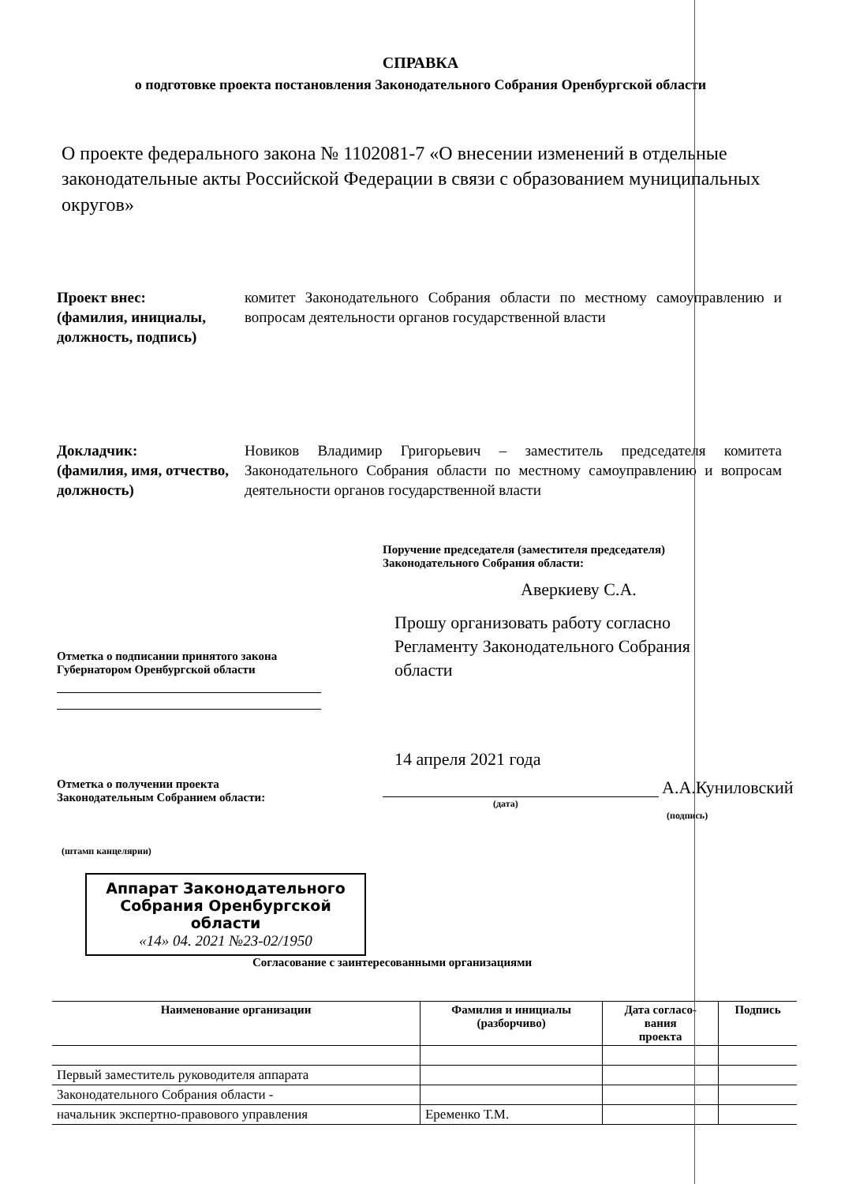СПРАВКА
о подготовке проекта постановления Законодательного Собрания Оренбургской области
О проекте федерального закона № 1102081-7 «О внесении изменений в отдельные законодательные акты Российской Федерации в связи с образованием муниципальных округов»
Проект внес:
(фамилия, инициалы, должность, подпись)
комитет Законодательного Собрания области по местному самоуправлению и вопросам деятельности органов государственной власти
Докладчик:
(фамилия, имя, отчество, должность)
Новиков Владимир Григорьевич – заместитель председателя комитета Законодательного Собрания области по местному самоуправлению и вопросам деятельности органов государственной власти
Поручение председателя (заместителя председателя)
Законодательного Собрания области:
Аверкиеву С.А.
Прошу организовать работу согласно Регламенту Законодательного Собрания области
Отметка о подписании принятого закона
Губернатором Оренбургской области
14 апреля 2021 года
Отметка о получении проекта
Законодательным Собранием области:
А.А.Куниловский
(дата)
(подпись)
(штамп канцелярии)
Аппарат Законодательного
Собрания Оренбургской
области
«14» 04. 2021 №23-02/1950
Согласование с заинтересованными организациями
| Наименование организации | Фамилия и инициалы (разборчиво) | Дата согласо- вания проекта | Подпись |
| --- | --- | --- | --- |
| Первый заместитель руководителя аппарата | | | |
| Законодательного Собрания области - | | | |
| начальник экспертно-правового управления | Еременко Т.М. | | |